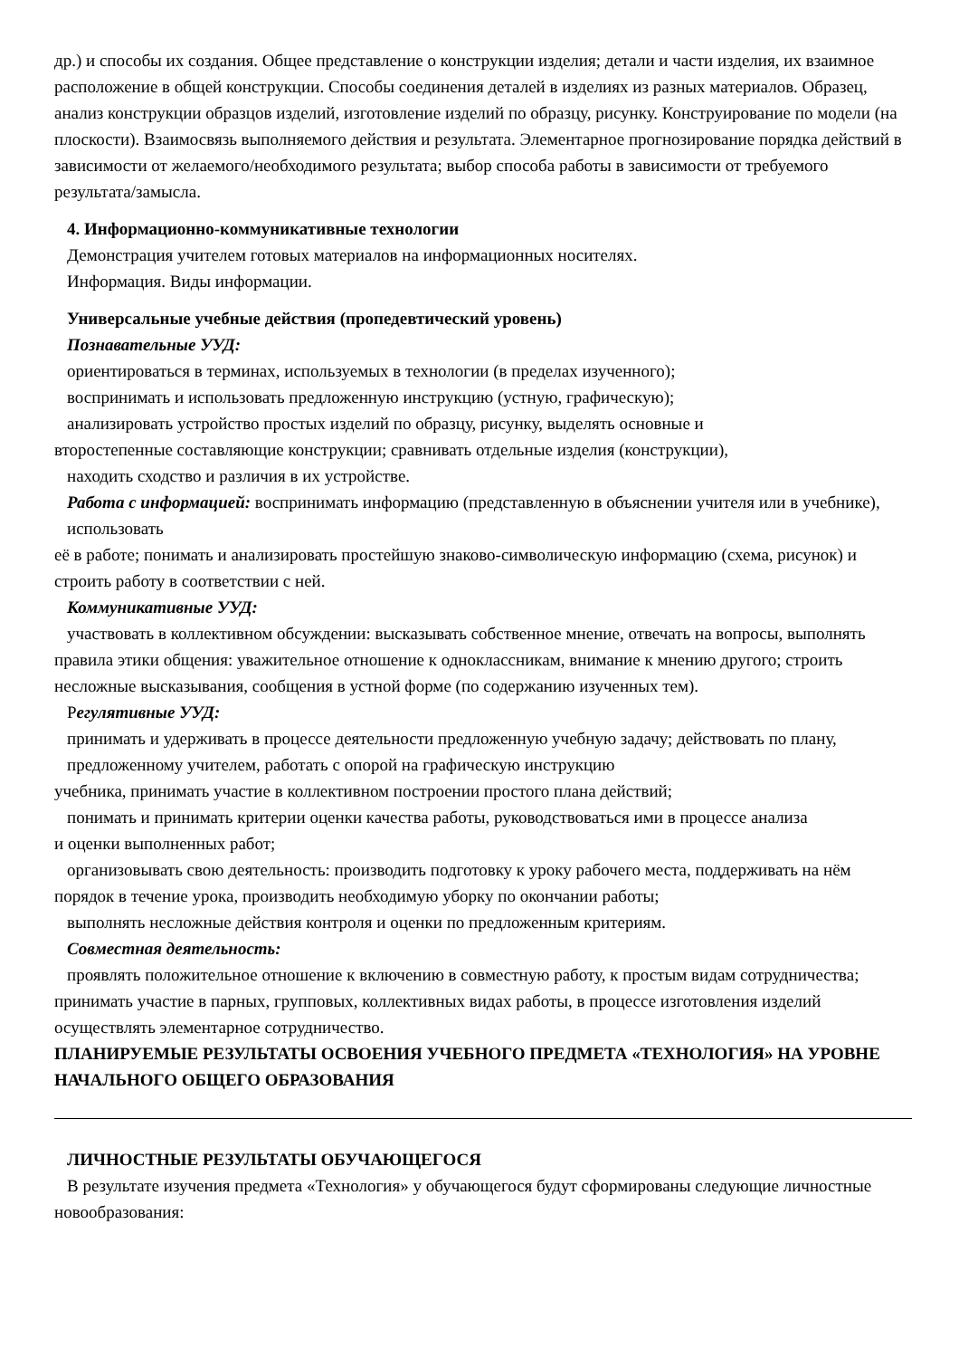др.) и способы их создания. Общее представление о конструкции изделия; детали и части изделия, их взаимное расположение в общей конструкции. Способы соединения деталей в изделиях из разных материалов. Образец, анализ конструкции образцов изделий, изготовление изделий по образцу, рисунку. Конструирование по модели (на плоскости). Взаимосвязь выполняемого действия и результата. Элементарное прогнозирование порядка действий в зависимости от желаемого/необходимого результата; выбор способа работы в зависимости от требуемого результата/замысла.
4. Информационно-коммуникативные технологии
Демонстрация учителем готовых материалов на информационных носителях.
Информация. Виды информации.
Универсальные учебные действия (пропедевтический уровень)
Познавательные УУД:
ориентироваться в терминах, используемых в технологии (в пределах изученного);
воспринимать и использовать предложенную инструкцию (устную, графическую);
анализировать устройство простых изделий по образцу, рисунку, выделять основные и
второстепенные составляющие конструкции; сравнивать отдельные изделия (конструкции),
находить сходство и различия в их устройстве.
Работа с информацией: воспринимать информацию (представленную в объяснении учителя или в учебнике), использовать
её в работе; понимать и анализировать простейшую знаково-символическую информацию (схема, рисунок) и
строить работу в соответствии с ней.
Коммуникативные УУД:
участвовать в коллективном обсуждении: высказывать собственное мнение, отвечать на вопросы, выполнять правила этики общения: уважительное отношение к одноклассникам, внимание к мнению другого; строить несложные высказывания, сообщения в устной форме (по содержанию изученных тем).
Регулятивные УУД:
принимать и удерживать в процессе деятельности предложенную учебную задачу; действовать по плану, предложенному учителем, работать с опорой на графическую инструкцию
учебника, принимать участие в коллективном построении простого плана действий;
понимать и принимать критерии оценки качества работы, руководствоваться ими в процессе анализа
и оценки выполненных работ;
организовывать свою деятельность: производить подготовку к уроку рабочего места, поддерживать на нём порядок в течение урока, производить необходимую уборку по окончании работы;
выполнять несложные действия контроля и оценки по предложенным критериям.
Совместная деятельность:
проявлять положительное отношение к включению в совместную работу, к простым видам сотрудничества; принимать участие в парных, групповых, коллективных видах работы, в процессе изготовления изделий осуществлять элементарное сотрудничество.
ПЛАНИРУЕМЫЕ РЕЗУЛЬТАТЫ ОСВОЕНИЯ УЧЕБНОГО ПРЕДМЕТА «ТЕХНОЛОГИЯ» НА УРОВНЕ НАЧАЛЬНОГО ОБЩЕГО ОБРАЗОВАНИЯ
ЛИЧНОСТНЫЕ РЕЗУЛЬТАТЫ ОБУЧАЮЩЕГОСЯ
В результате изучения предмета «Технология» у обучающегося будут сформированы следующие личностные новообразования: